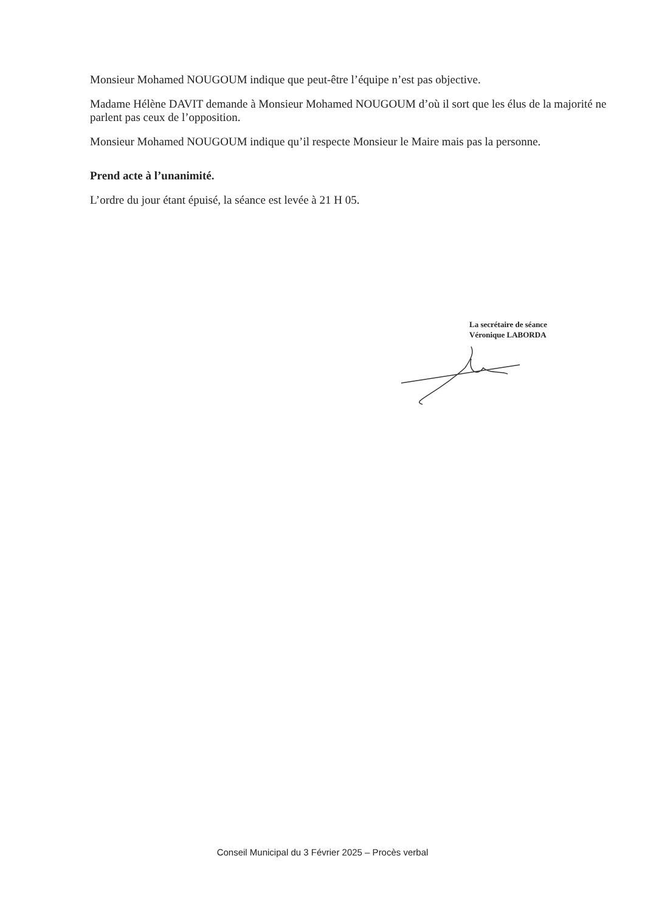Monsieur Mohamed NOUGOUM indique que peut-être l’équipe n’est pas objective.
Madame Hélène DAVIT demande à Monsieur Mohamed NOUGOUM d’où il sort que les élus de la majorité ne parlent pas ceux de l’opposition.
Monsieur Mohamed NOUGOUM indique qu’il respecte Monsieur le Maire mais pas la personne.
Prend acte à l’unanimité.
L’ordre du jour étant épuisé, la séance est levée à 21 H 05.
La secrétaire de séance
Véronique LABORDA
Conseil Municipal du 3 Février 2025 – Procès verbal